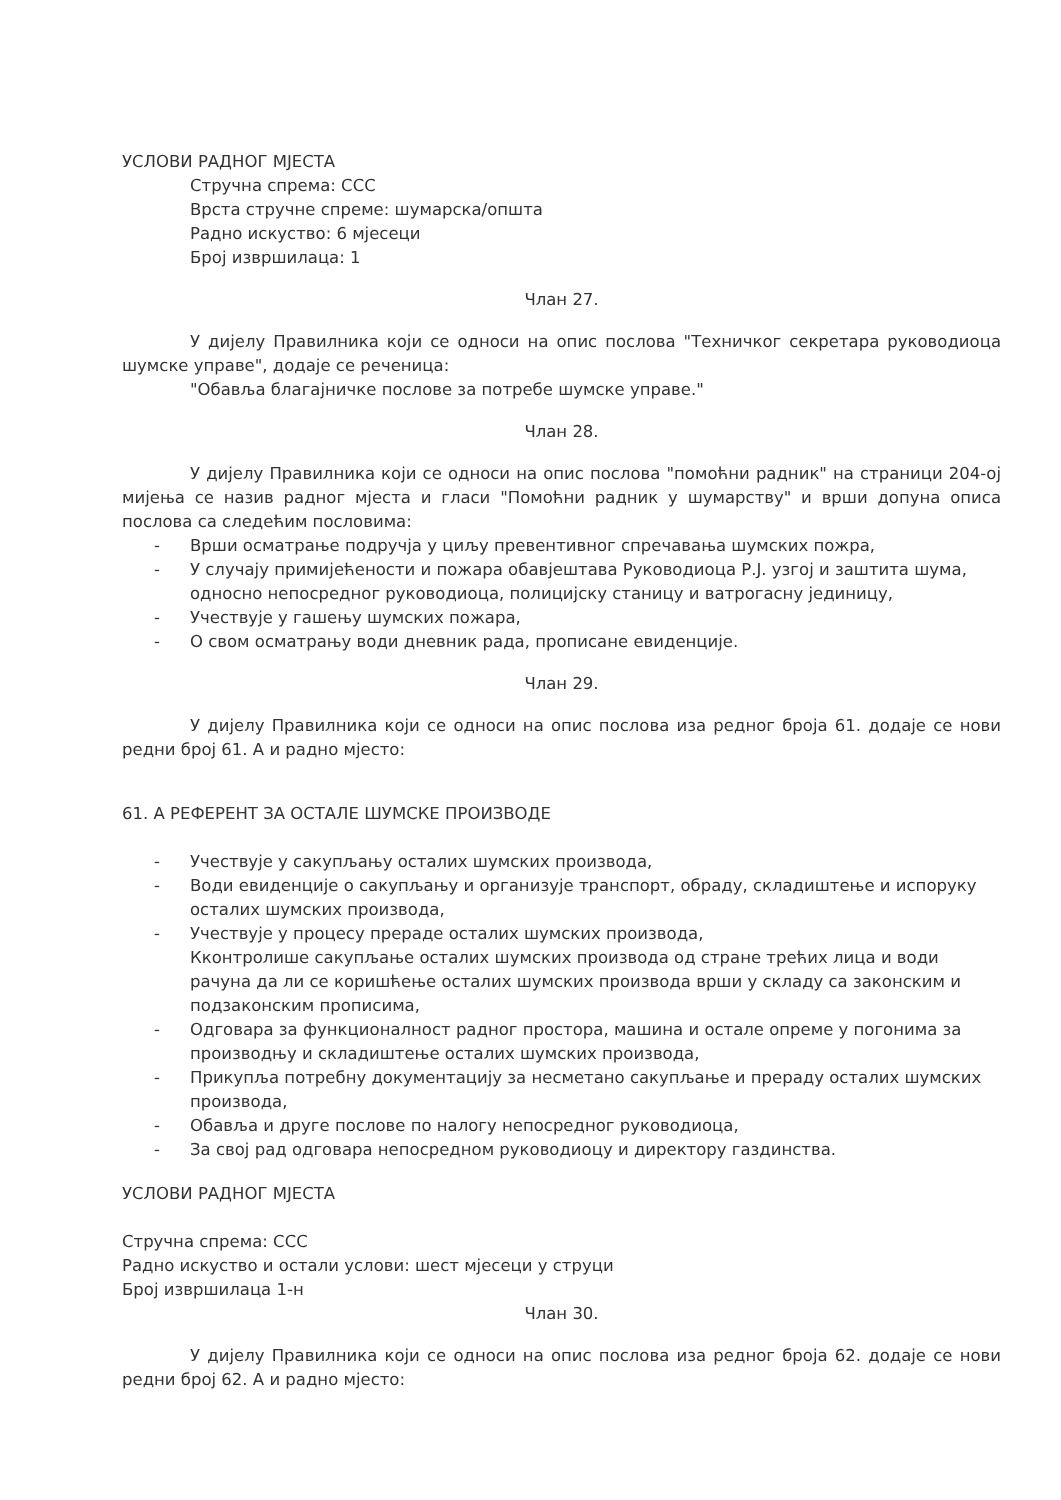УСЛОВИ РАДНОГ МЈЕСТА
Стручна спрема: ССС
Врста стручне спреме: шумарска/општа
Радно искуство: 6 мјесеци
Број извршилаца: 1
Члан 27.
У дијелу Правилника који се односи на опис послова "Техничког секретара руководиоца шумске управе", додаје се реченица:
"Обавља благајничке послове за потребе шумске управе."
Члан 28.
У дијелу Правилника који се односи на опис послова "помоћни радник" на страници 204-ој мијења се назив радног мјеста и гласи "Помоћни радник у шумарству" и врши допуна описа послова са следећим пословима:
- Врши осматрање подручја у циљу превентивног спречавања шумских пожра,
- У случају примијећености и пожара обавјештава Руководиоца Р.Ј. узгој и заштита шума, односно непосредног руководиоца, полицијску станицу и ватрогасну јединицу,
- Учествује у гашењу шумских пожара,
- О свом осматрању води дневник рада, прописане евиденције.
Члан 29.
У дијелу Правилника који се односи на опис послова иза редног броја 61. додаје се нови редни број 61. А и радно мјесто:
61. А РЕФЕРЕНТ ЗА ОСТАЛЕ ШУМСКЕ ПРОИЗВОДЕ
- Учествује у сакупљању осталих шумских производа,
- Води евиденције о сакупљању и организује транспорт, обраду, складиштење и испоруку осталих шумских производа,
- Учествује у процесу прераде осталих шумских производа,
Кконтролише сакупљање осталих шумских производа од стране трећих лица и води рачуна да ли се коришћење осталих шумских производа врши у складу са законским и подзаконским прописима,
- Одговара за функционалност радног простора, машина и остале опреме у погонима за производњу и складиштење осталих шумских производа,
- Прикупља потребну документацију за несметано сакупљање и прераду осталих шумских производа,
- Обавља и друге послове по налогу непосредног руководиоца,
- За свој рад одговара непосредном руководиоцу и директору газдинства.
УСЛОВИ РАДНОГ МЈЕСТА
Стручна спрема: ССС
Радно искуство и остали услови: шест мјесеци у струци
Број извршилаца 1-н
Члан 30.
У дијелу Правилника који се односи на опис послова иза редног броја 62. додаје се нови редни број 62. А и радно мјесто: